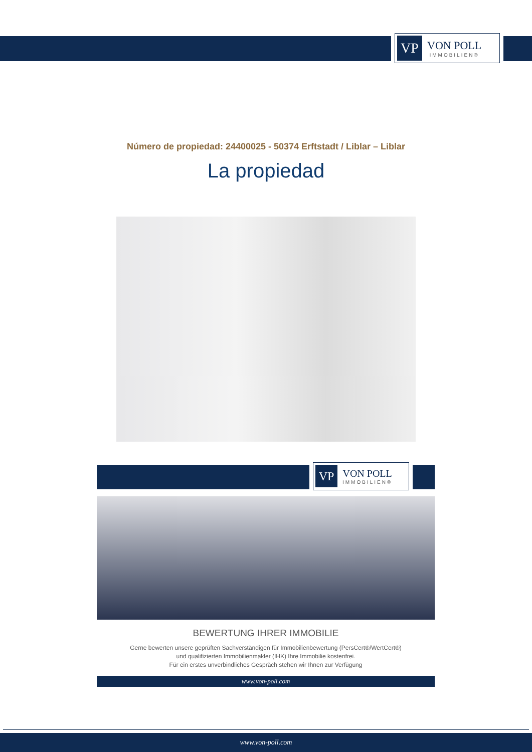VP
VON POLL
IMMOBILIEN®
Número de propiedad: 24400025 - 50374 Erftstadt / Liblar – Liblar
La propiedad
VP
VON POLL
IMMOBILIEN®
BEWERTUNG IHRER IMMOBILIE
Gerne bewerten unsere geprüften Sachverständigen für Immobilienbewertung (PersCert®/WertCert®)
und qualifizierten Immobilienmakler (IHK) Ihre Immobilie kostenfrei.
Für ein erstes unverbindliches Gespräch stehen wir Ihnen zur Verfügung
www.von-poll.com
www.von-poll.com